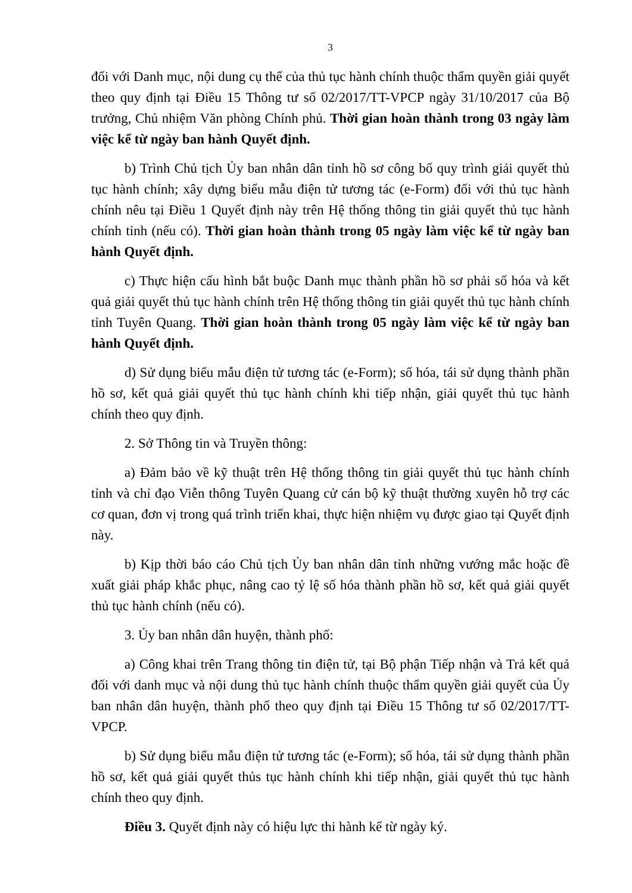3
đối với Danh mục, nội dung cụ thể của thủ tục hành chính thuộc thẩm quyền giải quyết theo quy định tại Điều 15 Thông tư số 02/2017/TT-VPCP ngày 31/10/2017 của Bộ trưởng, Chủ nhiệm Văn phòng Chính phủ. Thời gian hoàn thành trong 03 ngày làm việc kể từ ngày ban hành Quyết định.
b) Trình Chủ tịch Ủy ban nhân dân tỉnh hồ sơ công bố quy trình giải quyết thủ tục hành chính; xây dựng biểu mẫu điện tử tương tác (e-Form) đối với thủ tục hành chính nêu tại Điều 1 Quyết định này trên Hệ thống thông tin giải quyết thủ tục hành chính tỉnh (nếu có). Thời gian hoàn thành trong 05 ngày làm việc kể từ ngày ban hành Quyết định.
c) Thực hiện cấu hình bắt buộc Danh mục thành phần hồ sơ phải số hóa và kết quả giải quyết thủ tục hành chính trên Hệ thống thông tin giải quyết thủ tục hành chính tỉnh Tuyên Quang. Thời gian hoàn thành trong 05 ngày làm việc kể từ ngày ban hành Quyết định.
d) Sử dụng biểu mẫu điện tử tương tác (e-Form); số hóa, tái sử dụng thành phần hồ sơ, kết quả giải quyết thủ tục hành chính khi tiếp nhận, giải quyết thủ tục hành chính theo quy định.
2. Sở Thông tin và Truyền thông:
a) Đảm bảo về kỹ thuật trên Hệ thống thông tin giải quyết thủ tục hành chính tỉnh và chỉ đạo Viễn thông Tuyên Quang cử cán bộ kỹ thuật thường xuyên hỗ trợ các cơ quan, đơn vị trong quá trình triển khai, thực hiện nhiệm vụ được giao tại Quyết định này.
b) Kịp thời báo cáo Chủ tịch Ủy ban nhân dân tỉnh những vướng mắc hoặc đề xuất giải pháp khắc phục, nâng cao tỷ lệ số hóa thành phần hồ sơ, kết quả giải quyết thủ tục hành chính (nếu có).
3. Ủy ban nhân dân huyện, thành phố:
a) Công khai trên Trang thông tin điện tử, tại Bộ phận Tiếp nhận và Trả kết quả đối với danh mục và nội dung thủ tục hành chính thuộc thẩm quyền giải quyết của Ủy ban nhân dân huyện, thành phố theo quy định tại Điều 15 Thông tư số 02/2017/TT-VPCP.
b) Sử dụng biểu mẫu điện tử tương tác (e-Form); số hóa, tái sử dụng thành phần hồ sơ, kết quả giải quyết thủs tục hành chính khi tiếp nhận, giải quyết thủ tục hành chính theo quy định.
Điều 3. Quyết định này có hiệu lực thi hành kể từ ngày ký.